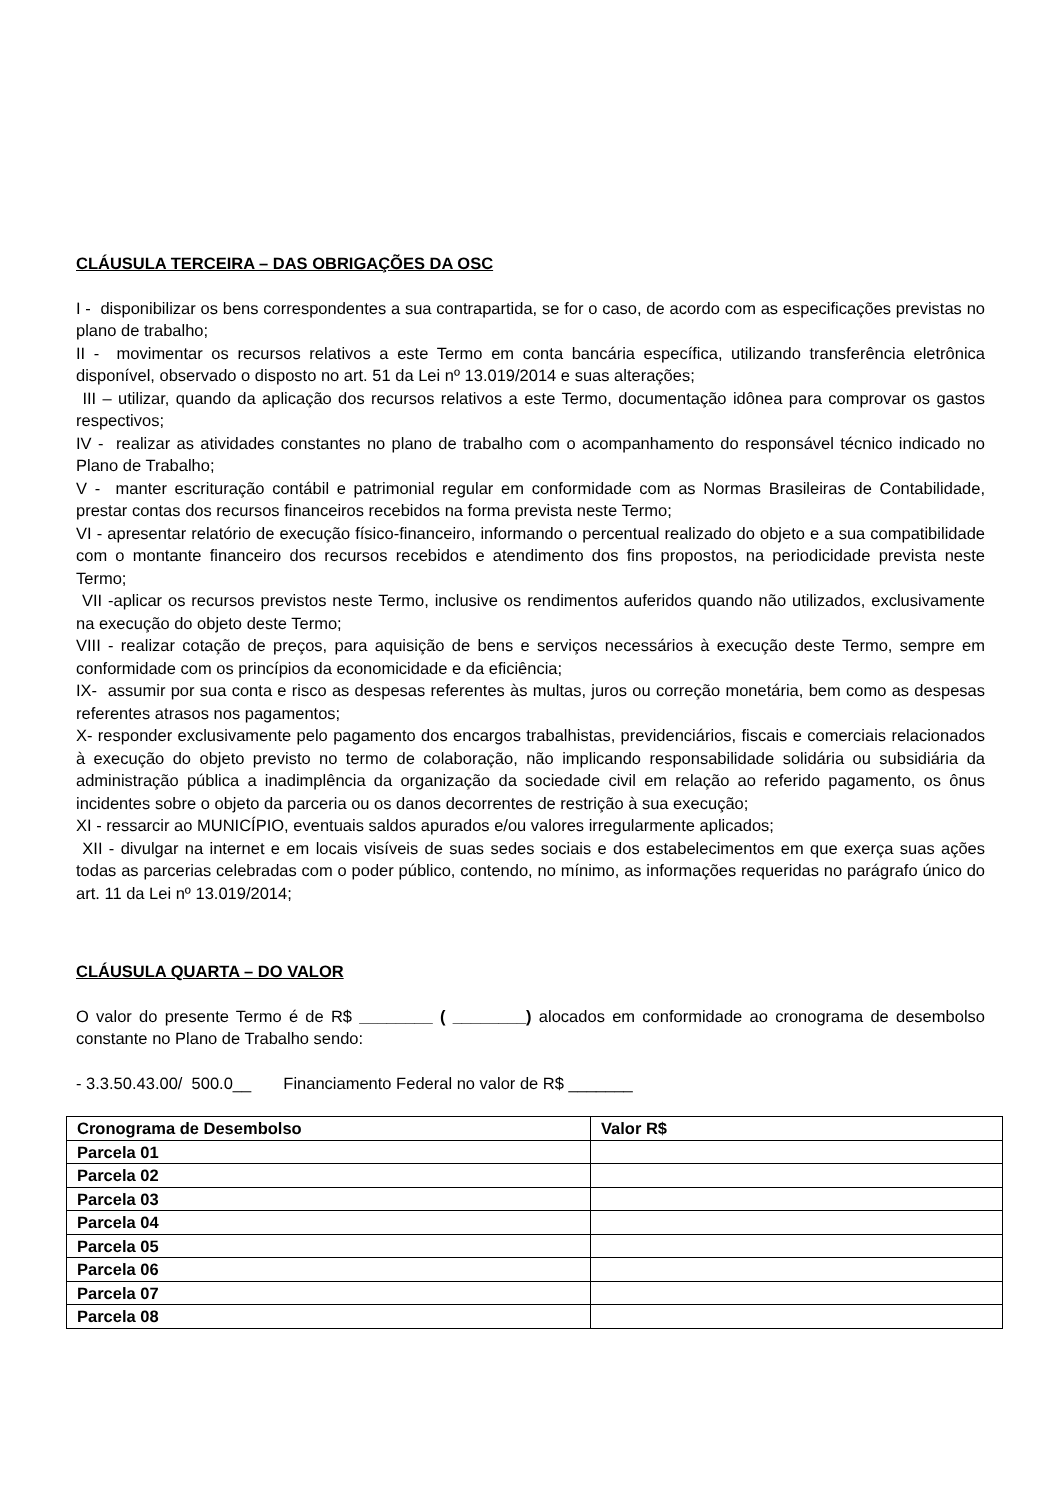CLÁUSULA TERCEIRA – DAS OBRIGAÇÕES DA OSC
I - disponibilizar os bens correspondentes a sua contrapartida, se for o caso, de acordo com as especificações previstas no plano de trabalho;
II - movimentar os recursos relativos a este Termo em conta bancária específica, utilizando transferência eletrônica disponível, observado o disposto no art. 51 da Lei nº 13.019/2014 e suas alterações;
III – utilizar, quando da aplicação dos recursos relativos a este Termo, documentação idônea para comprovar os gastos respectivos;
IV - realizar as atividades constantes no plano de trabalho com o acompanhamento do responsável técnico indicado no Plano de Trabalho;
V - manter escrituração contábil e patrimonial regular em conformidade com as Normas Brasileiras de Contabilidade, prestar contas dos recursos financeiros recebidos na forma prevista neste Termo;
VI - apresentar relatório de execução físico-financeiro, informando o percentual realizado do objeto e a sua compatibilidade com o montante financeiro dos recursos recebidos e atendimento dos fins propostos, na periodicidade prevista neste Termo;
VII -aplicar os recursos previstos neste Termo, inclusive os rendimentos auferidos quando não utilizados, exclusivamente na execução do objeto deste Termo;
VIII - realizar cotação de preços, para aquisição de bens e serviços necessários à execução deste Termo, sempre em conformidade com os princípios da economicidade e da eficiência;
IX- assumir por sua conta e risco as despesas referentes às multas, juros ou correção monetária, bem como as despesas referentes atrasos nos pagamentos;
X- responder exclusivamente pelo pagamento dos encargos trabalhistas, previdenciários, fiscais e comerciais relacionados à execução do objeto previsto no termo de colaboração, não implicando responsabilidade solidária ou subsidiária da administração pública a inadimplência da organização da sociedade civil em relação ao referido pagamento, os ônus incidentes sobre o objeto da parceria ou os danos decorrentes de restrição à sua execução;
XI - ressarcir ao MUNICÍPIO, eventuais saldos apurados e/ou valores irregularmente aplicados;
XII - divulgar na internet e em locais visíveis de suas sedes sociais e dos estabelecimentos em que exerça suas ações todas as parcerias celebradas com o poder público, contendo, no mínimo, as informações requeridas no parágrafo único do art. 11 da Lei nº 13.019/2014;
CLÁUSULA QUARTA – DO VALOR
O valor do presente Termo é de R$ ________ ( ________) alocados em conformidade ao cronograma de desembolso constante no Plano de Trabalho sendo:
- 3.3.50.43.00/ 500.0__ Financiamento Federal no valor de R$ _______
| Cronograma de Desembolso | Valor R$ |
| --- | --- |
| Parcela 01 | |
| Parcela 02 | |
| Parcela 03 | |
| Parcela 04 | |
| Parcela 05 | |
| Parcela 06 | |
| Parcela 07 | |
| Parcela 08 | |